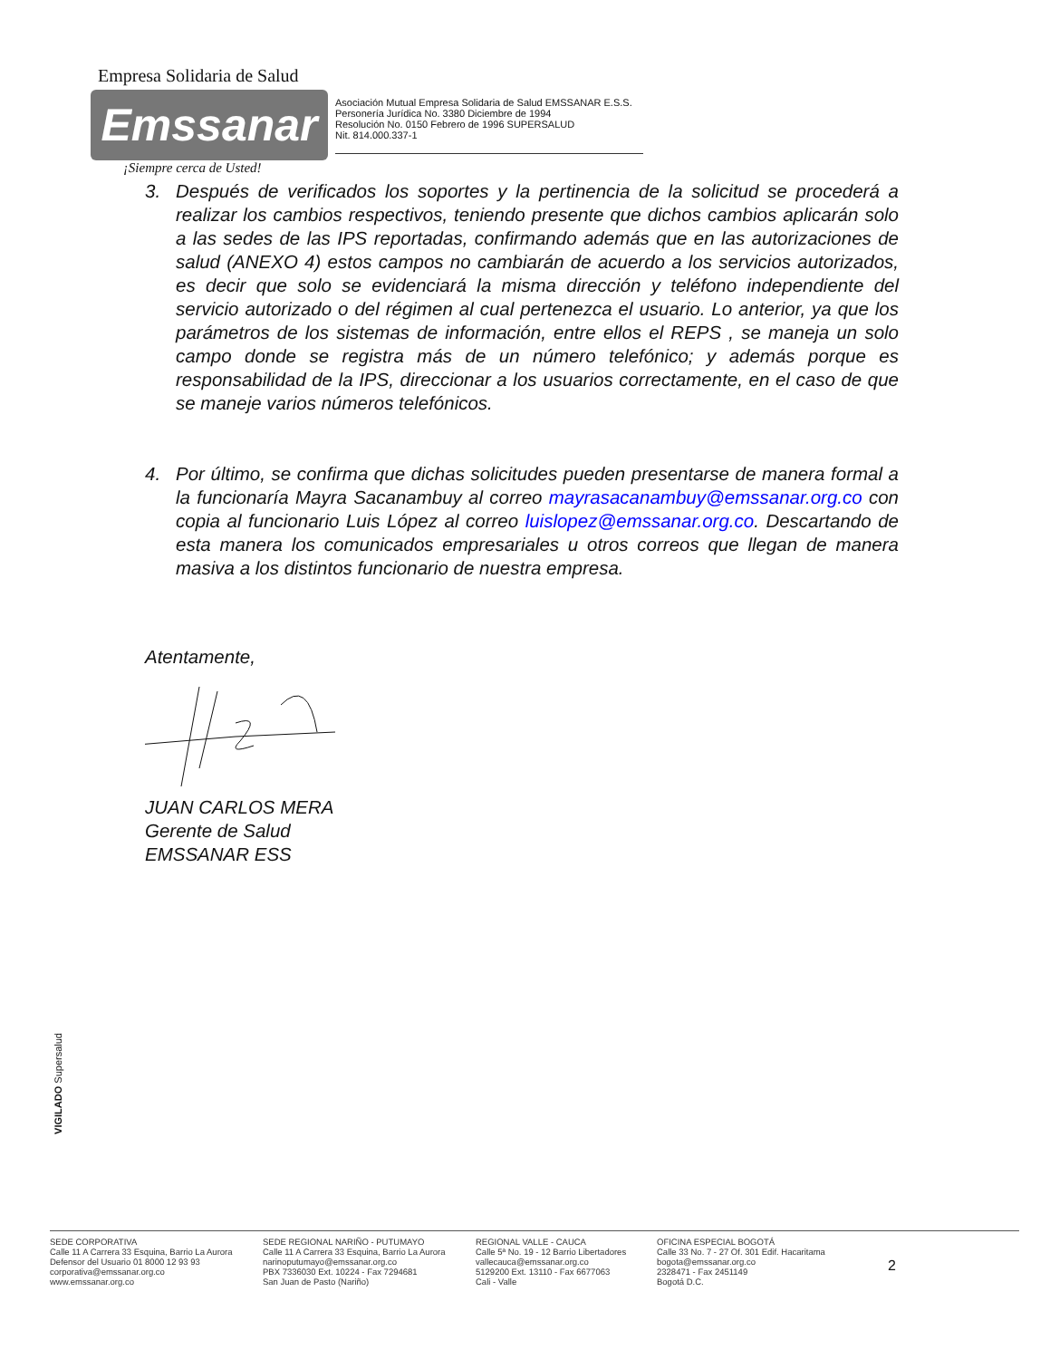Empresa Solidaria de Salud
Emssanar
Asociación Mutual Empresa Solidaria de Salud EMSSANAR E.S.S.
Personería Jurídica No. 3380 Diciembre de 1994
Resolución No. 0150 Febrero de 1996 SUPERSALUD
Nit. 814.000.337-1
¡Siempre cerca de Usted!
3. Después de verificados los soportes y la pertinencia de la solicitud se procederá a realizar los cambios respectivos, teniendo presente que dichos cambios aplicarán solo a las sedes de las IPS reportadas, confirmando además que en las autorizaciones de salud (ANEXO 4) estos campos no cambiarán de acuerdo a los servicios autorizados, es decir que solo se evidenciará la misma dirección y teléfono independiente del servicio autorizado o del régimen al cual pertenezca el usuario. Lo anterior, ya que los parámetros de los sistemas de información, entre ellos el REPS , se maneja un solo campo donde se registra más de un número telefónico; y además porque es responsabilidad de la IPS, direccionar a los usuarios correctamente, en el caso de que se maneje varios números telefónicos.
4. Por último, se confirma que dichas solicitudes pueden presentarse de manera formal a la funcionaría Mayra Sacanambuy al correo mayrasacanambuy@emssanar.org.co con copia al funcionario Luis López al correo luislopez@emssanar.org.co. Descartando de esta manera los comunicados empresariales u otros correos que llegan de manera masiva a los distintos funcionario de nuestra empresa.
Atentamente,
JUAN CARLOS MERA
Gerente de Salud
EMSSANAR ESS
VIGILADO Supersalud
SEDE CORPORATIVA
Calle 11 A Carrera 33 Esquina, Barrio La Aurora
Defensor del Usuario 01 8000 12 93 93
corporativa@emssanar.org.co
www.emssanar.org.co
SEDE REGIONAL NARIÑO - PUTUMAYO
Calle 11 A Carrera 33 Esquina, Barrio La Aurora
narinoputumayo@emssanar.org.co
PBX 7336030 Ext. 10224 - Fax 7294681
San Juan de Pasto (Nariño)
REGIONAL VALLE - CAUCA
Calle 5ª No. 19 - 12 Barrio Libertadores
vallecauca@emssanar.org.co
5129200 Ext. 13110 - Fax 6677063
Cali - Valle
OFICINA ESPECIAL BOGOTÁ
Calle 33 No. 7 - 27 Of. 301 Edif. Hacaritama
bogota@emssanar.org.co
2328471 - Fax 2451149
Bogotá D.C.
2